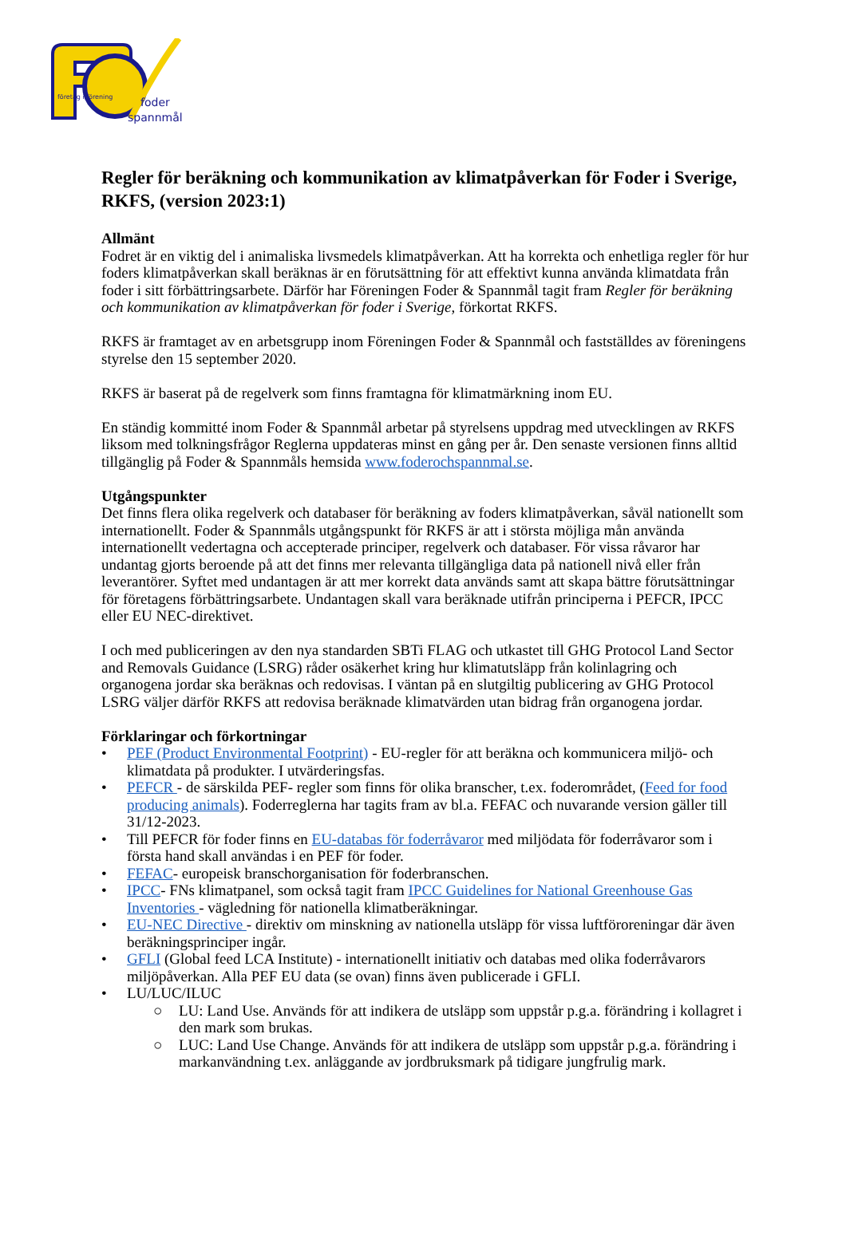företag i förening
foder
spannmål
Regler för beräkning och kommunikation av klimatpåverkan för Foder i Sverige, RKFS, (version 2023:1)
Allmänt
Fodret är en viktig del i animaliska livsmedels klimatpåverkan. Att ha korrekta och enhetliga regler för hur foders klimatpåverkan skall beräknas är en förutsättning för att effektivt kunna använda klimatdata från foder i sitt förbättringsarbete. Därför har Föreningen Foder & Spannmål tagit fram Regler för beräkning och kommunikation av klimatpåverkan för foder i Sverige, förkortat RKFS.
RKFS är framtaget av en arbetsgrupp inom Föreningen Foder & Spannmål och fastställdes av föreningens styrelse den 15 september 2020.
RKFS är baserat på de regelverk som finns framtagna för klimatmärkning inom EU.
En ständig kommitté inom Foder & Spannmål arbetar på styrelsens uppdrag med utvecklingen av RKFS liksom med tolkningsfrågor Reglerna uppdateras minst en gång per år. Den senaste versionen finns alltid tillgänglig på Foder & Spannmåls hemsida www.foderochspannmal.se.
Utgångspunkter
Det finns flera olika regelverk och databaser för beräkning av foders klimatpåverkan, såväl nationellt som internationellt. Foder & Spannmåls utgångspunkt för RKFS är att i största möjliga mån använda internationellt vedertagna och accepterade principer, regelverk och databaser. För vissa råvaror har undantag gjorts beroende på att det finns mer relevanta tillgängliga data på nationell nivå eller från leverantörer. Syftet med undantagen är att mer korrekt data används samt att skapa bättre förutsättningar för företagens förbättringsarbete. Undantagen skall vara beräknade utifrån principerna i PEFCR, IPCC eller EU NEC-direktivet.
I och med publiceringen av den nya standarden SBTi FLAG och utkastet till GHG Protocol Land Sector and Removals Guidance (LSRG) råder osäkerhet kring hur klimatutsläpp från kolinlagring och organogena jordar ska beräknas och redovisas. I väntan på en slutgiltig publicering av GHG Protocol LSRG väljer därför RKFS att redovisa beräknade klimatvärden utan bidrag från organogena jordar.
Förklaringar och förkortningar
• PEF (Product Environmental Footprint) - EU-regler för att beräkna och kommunicera miljö- och klimatdata på produkter. I utvärderingsfas.
• PEFCR - de särskilda PEF- regler som finns för olika branscher, t.ex. foderområdet, (Feed for food producing animals). Foderreglerna har tagits fram av bl.a. FEFAC och nuvarande version gäller till 31/12-2023.
• Till PEFCR för foder finns en EU-databas för foderråvaror med miljödata för foderråvaror som i första hand skall användas i en PEF för foder.
• FEFAC- europeisk branschorganisation för foderbranschen.
• IPCC- FNs klimatpanel, som också tagit fram IPCC Guidelines for National Greenhouse Gas Inventories - vägledning för nationella klimatberäkningar.
• EU-NEC Directive - direktiv om minskning av nationella utsläpp för vissa luftföroreningar där även beräkningsprinciper ingår.
• GFLI (Global feed LCA Institute) - internationellt initiativ och databas med olika foderråvarors miljöpåverkan. Alla PEF EU data (se ovan) finns även publicerade i GFLI.
• LU/LUC/ILUC
○ LU: Land Use. Används för att indikera de utsläpp som uppstår p.g.a. förändring i kollagret i den mark som brukas.
○ LUC: Land Use Change. Används för att indikera de utsläpp som uppstår p.g.a. förändring i markanvändning t.ex. anläggande av jordbruksmark på tidigare jungfrulig mark.